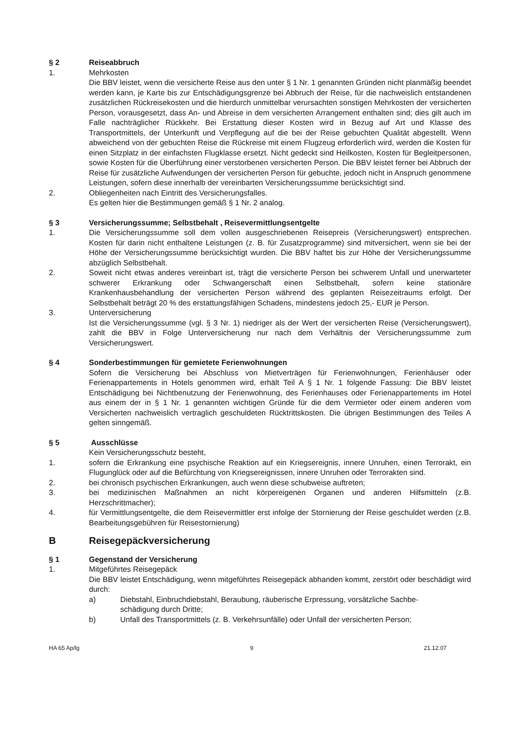§ 2 Reiseabbruch
1. Mehrkosten
Die BBV leistet, wenn die versicherte Reise aus den unter § 1 Nr. 1 genannten Gründen nicht planmäßig beendet werden kann, je Karte bis zur Entschädigungsgrenze bei Abbruch der Reise, für die nachweislich entstandenen zusätzlichen Rückreisekosten und die hierdurch unmittelbar verursachten sonstigen Mehrkosten der versicherten Person, vorausgesetzt, dass An- und Abreise in dem versicherten Arrangement enthalten sind; dies gilt auch im Falle nachträglicher Rückkehr. Bei Erstattung dieser Kosten wird in Bezug auf Art und Klasse des Transportmittels, der Unterkunft und Verpflegung auf die bei der Reise gebuchten Qualität abgestellt. Wenn abweichend von der gebuchten Reise die Rückreise mit einem Flugzeug erforderlich wird, werden die Kosten für einen Sitzplatz in der einfachsten Flugklasse ersetzt. Nicht gedeckt sind Heilkosten, Kosten für Begleitpersonen, sowie Kosten für die Überführung einer verstorbenen versicherten Person. Die BBV leistet ferner bei Abbruch der Reise für zusätzliche Aufwendungen der versicherten Person für gebuchte, jedoch nicht in Anspruch genommene Leistungen, sofern diese innerhalb der vereinbarten Versicherungssumme berücksichtigt sind.
2. Obliegenheiten nach Eintritt des Versicherungsfalles.
Es gelten hier die Bestimmungen gemäß § 1 Nr. 2 analog.
§ 3 Versicherungssumme; Selbstbehalt , Reisevermittlungsentgelte
1. Die Versicherungssumme soll dem vollen ausgeschriebenen Reisepreis (Versicherungswert) entsprechen. Kosten für darin nicht enthaltene Leistungen (z. B. für Zusatzprogramme) sind mitversichert, wenn sie bei der Höhe der Versicherungssumme berücksichtigt wurden. Die BBV haftet bis zur Höhe der Versicherungssumme abzüglich Selbstbehalt.
2. Soweit nicht etwas anderes vereinbart ist, trägt die versicherte Person bei schwerem Unfall und unerwarteter schwerer Erkrankung oder Schwangerschaft einen Selbstbehalt, sofern keine stationäre Krankenhausbehandlung der versicherten Person während des geplanten Reisezeitraums erfolgt. Der Selbstbehalt beträgt 20 % des erstattungsfähigen Schadens, mindestens jedoch 25,- EUR je Person.
3. Unterversicherung
Ist die Versicherungssumme (vgl. § 3 Nr. 1) niedriger als der Wert der versicherten Reise (Versicherungswert), zahlt die BBV in Folge Unterversicherung nur nach dem Verhältnis der Versicherungssumme zum Versicherungswert.
§ 4 Sonderbestimmungen für gemietete Ferienwohnungen
Sofern die Versicherung bei Abschluss von Mietverträgen für Ferienwohnungen, Ferienhäuser oder Ferienappartements in Hotels genommen wird, erhält Teil A § 1 Nr. 1 folgende Fassung: Die BBV leistet Entschädigung bei Nichtbenutzung der Ferienwohnung, des Ferienhauses oder Ferienappartements im Hotel aus einem der in § 1 Nr. 1 genannten wichtigen Gründe für die dem Vermieter oder einem anderen vom Versicherten nachweislich vertraglich geschuldeten Rücktrittskosten. Die übrigen Bestimmungen des Teiles A gelten sinngemäß.
§ 5 Ausschlüsse
Kein Versicherungsschutz besteht,
1. sofern die Erkrankung eine psychische Reaktion auf ein Kriegsereignis, innere Unruhen, einen Terrorakt, ein Flugunglück oder auf die Befürchtung von Kriegsereignissen, innere Unruhen oder Terrorakten sind.
2. bei chronisch psychischen Erkrankungen, auch wenn diese schubweise auftreten;
3. bei medizinischen Maßnahmen an nicht körpereigenen Organen und anderen Hilfsmitteln (z.B. Herzschrittmacher);
4. für Vermittlungsentgelte, die dem Reisevermittler erst infolge der Stornierung der Reise geschuldet werden (z.B. Bearbeitungsgebühren für Reisestornierung)
B Reisegepäckversicherung
§ 1 Gegenstand der Versicherung
1. Mitgeführtes Reisegepäck
Die BBV leistet Entschädigung, wenn mitgeführtes Reisegepäck abhanden kommt, zerstört oder beschädigt wird durch:
a) Diebstahl, Einbruchdiebstahl, Beraubung, räuberische Erpressung, vorsätzliche Sachbe-
schädigung durch Dritte;
b) Unfall des Transportmittels (z. B. Verkehrsunfälle) oder Unfall der versicherten Person;
HA 65 Ap/lg 9 21.12.07